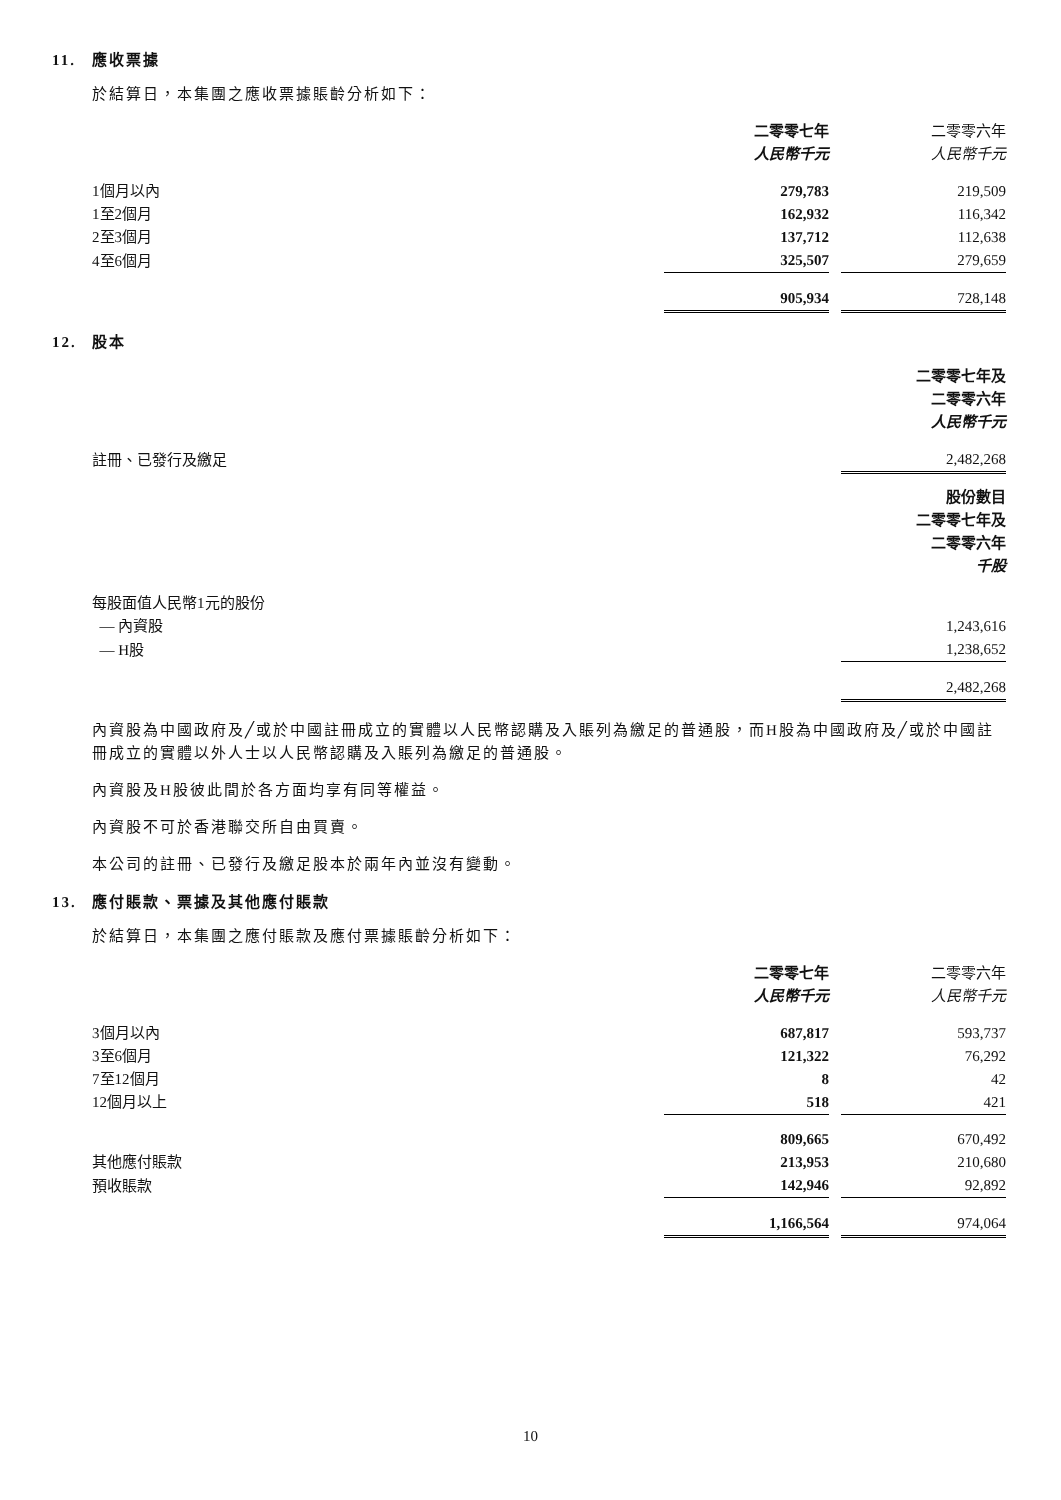11. 應收票據
於結算日，本集團之應收票據賬齡分析如下：
| | 二零零七年 | | 二零零六年 |
| | 人民幣千元 | | 人民幣千元 |
| 1個月以內 | 279,783 | | 219,509 |
| 1至2個月 | 162,932 | | 116,342 |
| 2至3個月 | 137,712 | | 112,638 |
| 4至6個月 | 325,507 | | 279,659 |
| | 905,934 | | 728,148 |
12. 股本
| | 二零零七年及 二零零六年 人民幣千元 |
| 註冊、已發行及繳足 | 2,482,268 |
| | 股份數目 二零零七年及 二零零六年 千股 |
| 每股面值人民幣1元的股份 | |
| — 內資股 | 1,243,616 |
| — H股 | 1,238,652 |
| | 2,482,268 |
內資股為中國政府及╱或於中國註冊成立的實體以人民幣認購及入賬列為繳足的普通股，而H股為中國政府及╱或於中國註冊成立的實體以外人士以人民幣認購及入賬列為繳足的普通股。
內資股及H股彼此間於各方面均享有同等權益。
內資股不可於香港聯交所自由買賣。
本公司的註冊、已發行及繳足股本於兩年內並沒有變動。
13. 應付賬款、票據及其他應付賬款
於結算日，本集團之應付賬款及應付票據賬齡分析如下：
| | 二零零七年 | | 二零零六年 |
| | 人民幣千元 | | 人民幣千元 |
| 3個月以內 | 687,817 | | 593,737 |
| 3至6個月 | 121,322 | | 76,292 |
| 7至12個月 | 8 | | 42 |
| 12個月以上 | 518 | | 421 |
| | 809,665 | | 670,492 |
| 其他應付賬款 | 213,953 | | 210,680 |
| 預收賬款 | 142,946 | | 92,892 |
| | 1,166,564 | | 974,064 |
10